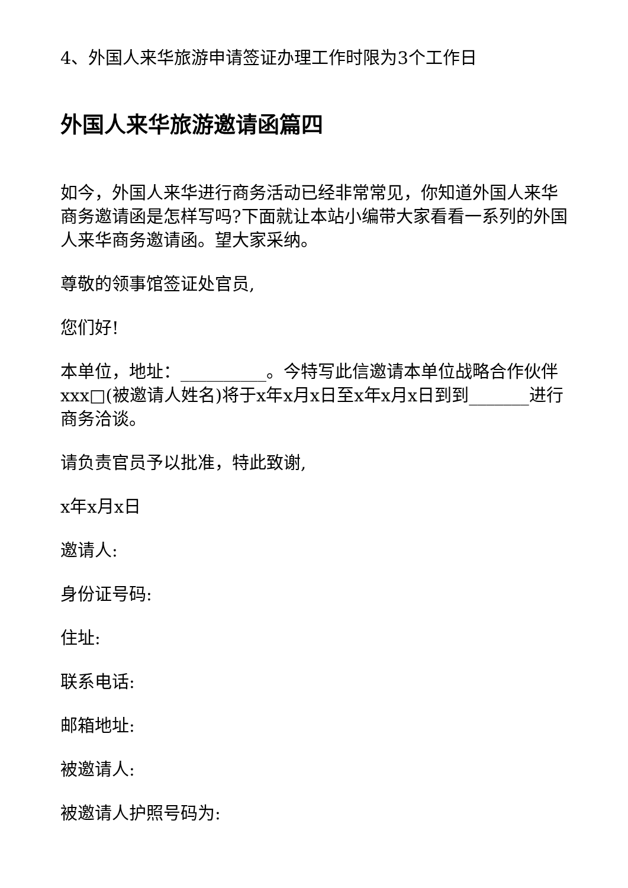4、外国人来华旅游申请签证办理工作时限为3个工作日
外国人来华旅游邀请函篇四
如今，外国人来华进行商务活动已经非常常见，你知道外国人来华商务邀请函是怎样写吗?下面就让本站小编带大家看看一系列的外国人来华商务邀请函。望大家采纳。
尊敬的领事馆签证处官员,
您们好!
本单位，地址：__________。今特写此信邀请本单位战略合作伙伴xxx□(被邀请人姓名)将于x年x月x日至x年x月x日到到_______进行商务洽谈。
请负责官员予以批准，特此致谢,
x年x月x日
邀请人:
身份证号码:
住址:
联系电话:
邮箱地址:
被邀请人:
被邀请人护照号码为: